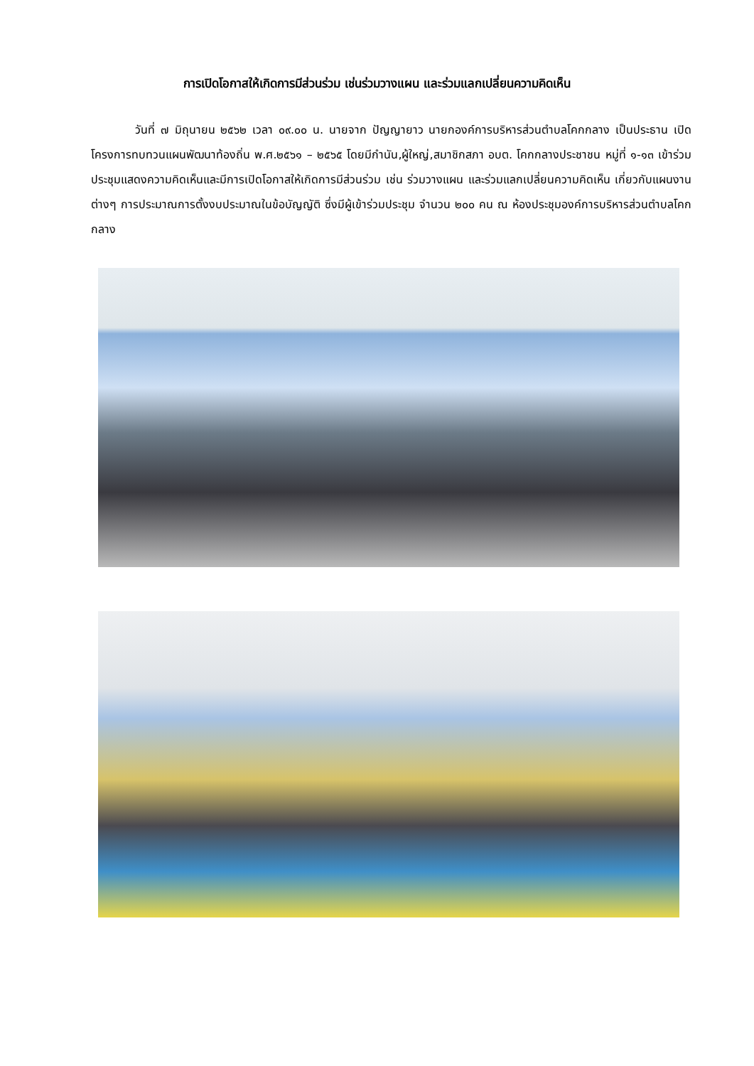การเปิดโอกาสให้เกิดการมีส่วนร่วม เช่นร่วมวางแผน และร่วมแลกเปลี่ยนความคิดเห็น
วันที่ ๗ มิถุนายน ๒๕๖๒ เวลา ๐๙.๐๐ น. นายจาก ปัญญายาว นายกองค์การบริหารส่วนตำบลโคกกลาง เป็นประธาน เปิดโครงการทบทวนแผนพัฒนาท้องถิ่น พ.ศ.๒๕๖๑ – ๒๕๖๕ โดยมีกำนัน,ผู้ใหญ่,สมาชิกสภา อบต. โคกกลางประชาชน หมู่ที่ ๑-๑๓ เข้าร่วมประชุมแสดงความคิดเห็นและมีการเปิดโอกาสให้เกิดการมีส่วนร่วม เช่น ร่วมวางแผน และร่วมแลกเปลี่ยนความคิดเห็น เกี่ยวกับแผนงานต่างๆ การประมาณการตั้งงบประมาณในข้อบัญญัติ ซึ่งมีผู้เข้าร่วมประชุม จำนวน ๒๐๐ คน ณ ห้องประชุมองค์การบริหารส่วนตำบลโคกกลาง